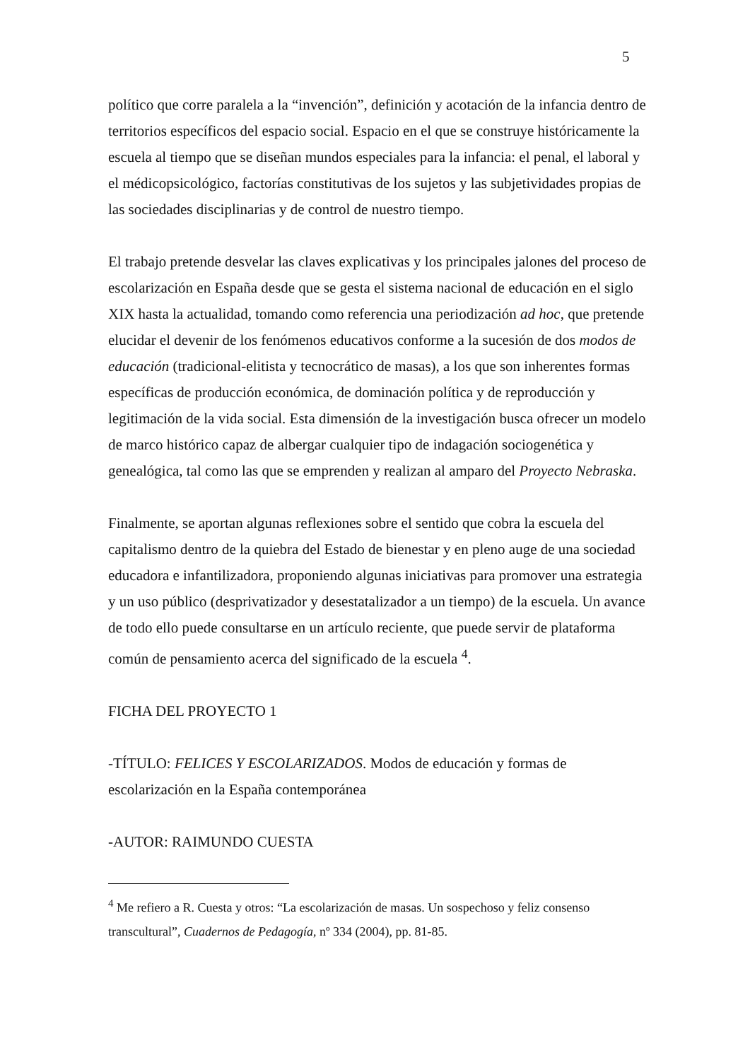5
político que corre paralela a la “invención”, definición y acotación de la infancia dentro de territorios específicos del espacio social. Espacio en el que se construye históricamente la escuela al tiempo que se diseñan mundos especiales para la infancia: el penal, el laboral y el médicopsicológico, factorías constitutivas de los sujetos y las subjetividades propias de las sociedades disciplinarias y de control de nuestro tiempo.
El trabajo pretende desvelar las claves explicativas y los principales jalones del proceso de escolarización en España desde que se gesta el sistema nacional de educación en el siglo XIX hasta la actualidad, tomando como referencia una periodización ad hoc, que pretende elucidar el devenir de los fenómenos educativos conforme a la sucesión de dos modos de educación (tradicional-elitista y tecnocrático de masas), a los que son inherentes formas específicas de producción económica, de dominación política y de reproducción y legitimación de la vida social. Esta dimensión de la investigación busca ofrecer un modelo de marco histórico capaz de albergar cualquier tipo de indagación sociogenética y genealógica, tal como las que se emprenden y realizan al amparo del Proyecto Nebraska.
Finalmente, se aportan algunas reflexiones sobre el sentido que cobra la escuela del capitalismo dentro de la quiebra del Estado de bienestar y en pleno auge de una sociedad educadora e infantilizadora, proponiendo algunas iniciativas para promover una estrategia y un uso público (desprivatizador y desestatalizador a un tiempo) de la escuela. Un avance de todo ello puede consultarse en un artículo reciente, que puede servir de plataforma común de pensamiento acerca del significado de la escuela <sup>4</sup>.
FICHA DEL PROYECTO 1
-TÍTULO: FELICES Y ESCOLARIZADOS. Modos de educación y formas de escolarización en la España contemporánea
-AUTOR: RAIMUNDO CUESTA
<sup>4</sup> Me refiero a R. Cuesta y otros: “La escolarización de masas. Un sospechoso y feliz consenso transcultural”, Cuadernos de Pedagogía, nº 334 (2004), pp. 81-85.